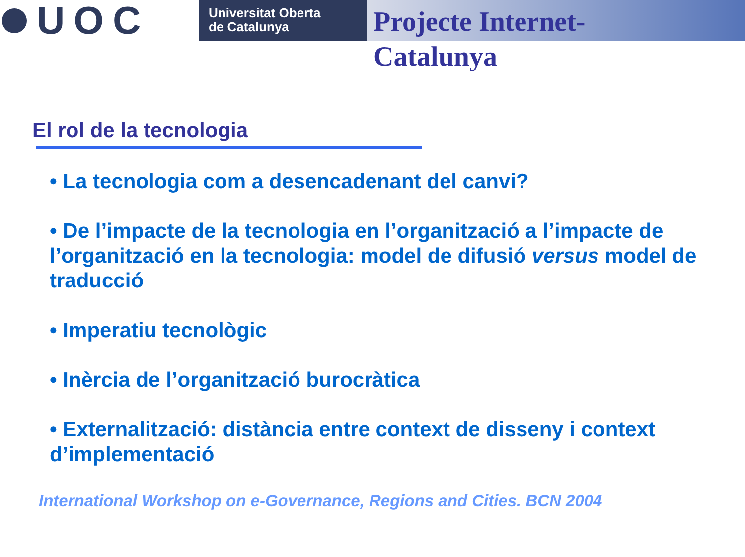UOC
Universitat Oberta
de Catalunya
Projecte Internet-Catalunya
El rol de la tecnologia
• La tecnologia com a desencadenant del canvi?
• De l’impacte de la tecnologia en l’organització a l’impacte de l’organització en la tecnologia: model de difusió versus model de traducció
• Imperatiu tecnològic
• Inèrcia de l’organització burocràtica
• Externalització: distància entre context de disseny i context d’implementació
International Workshop on e-Governance, Regions and Cities. BCN 2004